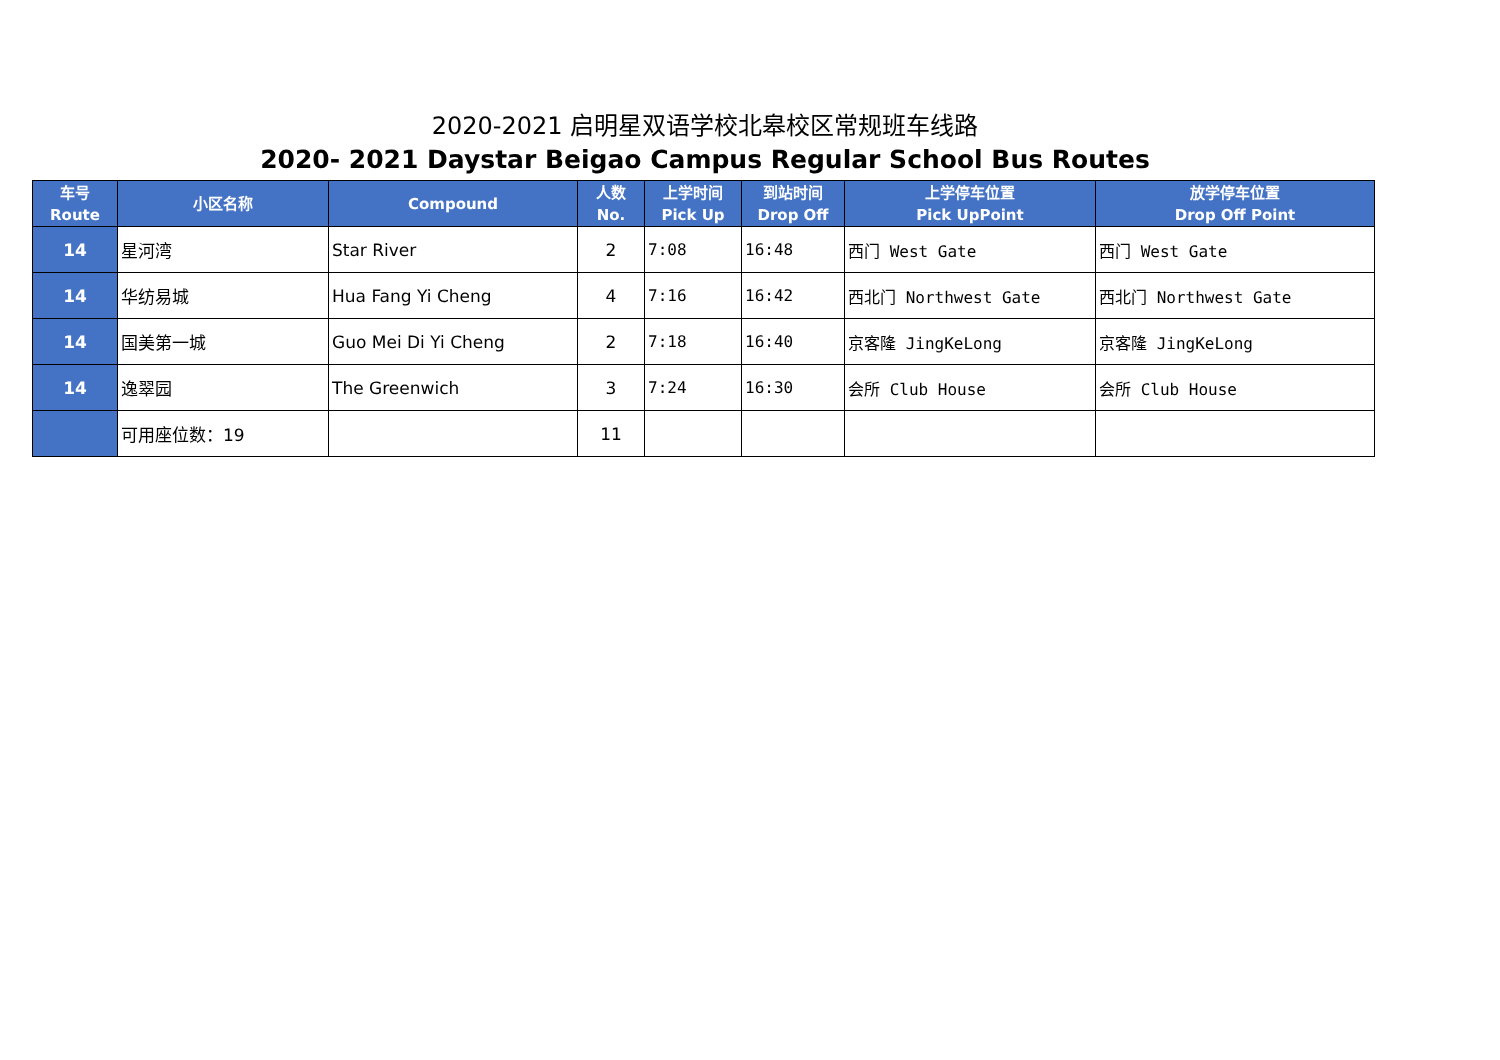2020-2021 启明星双语学校北皋校区常规班车线路
2020- 2021 Daystar Beigao Campus Regular School Bus Routes
| 车号 Route | 小区名称 | Compound | 人数 No. | 上学时间 Pick Up | 到站时间 Drop Off | 上学停车位置 Pick UpPoint | 放学停车位置 Drop Off Point |
| --- | --- | --- | --- | --- | --- | --- | --- |
| 14 | 星河湾 | Star River | 2 | 7:08 | 16:48 | 西门 West Gate | 西门 West Gate |
| 14 | 华纺易城 | Hua Fang Yi Cheng | 4 | 7:16 | 16:42 | 西北门 Northwest Gate | 西北门 Northwest Gate |
| 14 | 国美第一城 | Guo Mei Di Yi Cheng | 2 | 7:18 | 16:40 | 京客隆 JingKeLong | 京客隆 JingKeLong |
| 14 | 逸翠园 | The Greenwich | 3 | 7:24 | 16:30 | 会所 Club House | 会所 Club House |
| | 可用座位数：19 | | 11 | | | | |